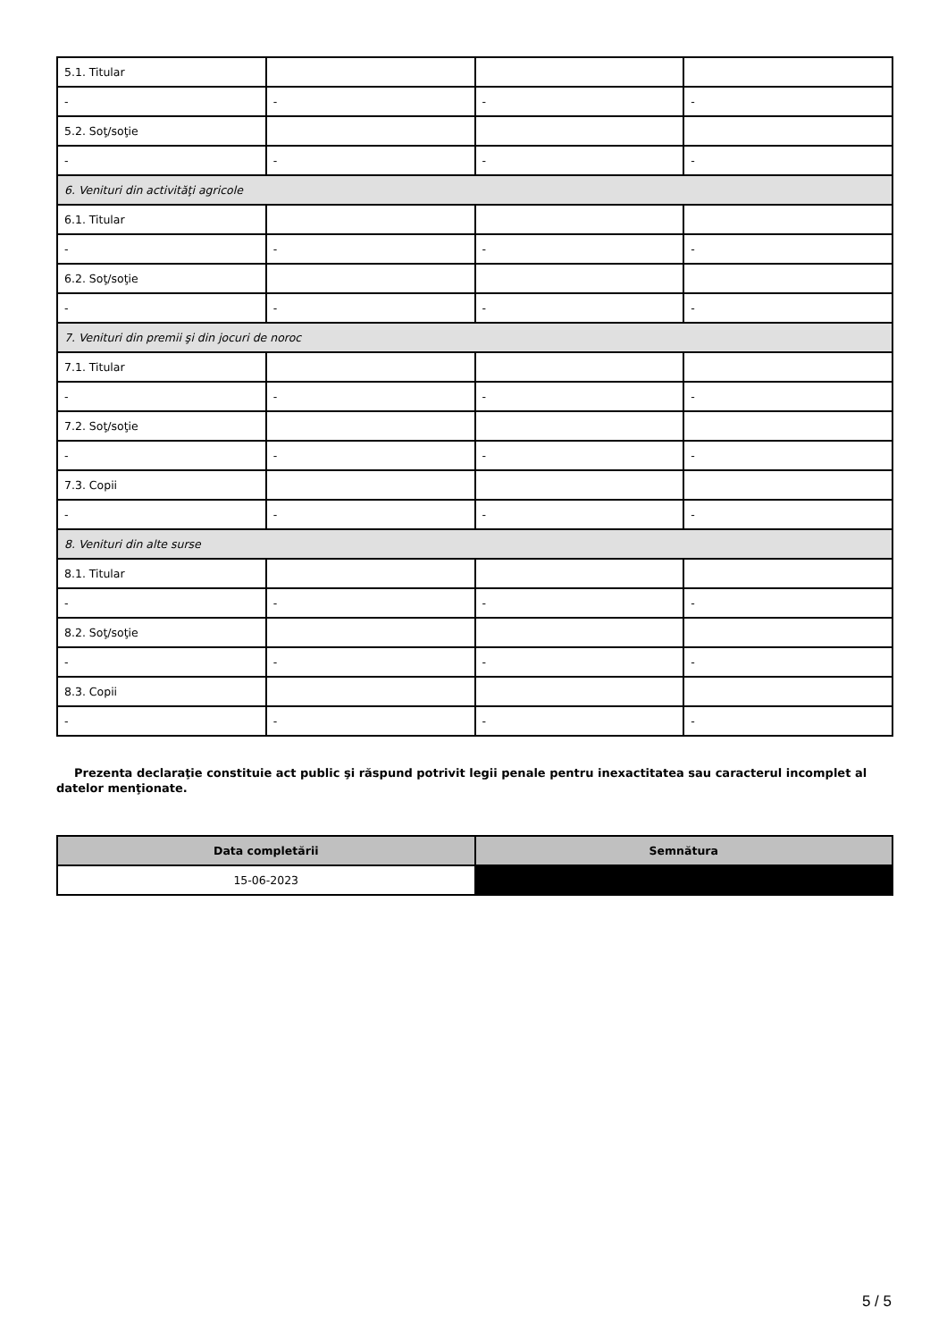| 5.1. Titular | | | |
| - | - | - | - |
| 5.2. Soţ/soţie | | | |
| - | - | - | - |
| 6. Venituri din activităţi agricole | | | |
| 6.1. Titular | | | |
| - | - | - | - |
| 6.2. Soţ/soţie | | | |
| - | - | - | - |
| 7. Venituri din premii şi din jocuri de noroc | | | |
| 7.1. Titular | | | |
| - | - | - | - |
| 7.2. Soţ/soţie | | | |
| - | - | - | - |
| 7.3. Copii | | | |
| - | - | - | - |
| 8. Venituri din alte surse | | | |
| 8.1. Titular | | | |
| - | - | - | - |
| 8.2. Soţ/soţie | | | |
| - | - | - | - |
| 8.3. Copii | | | |
| - | - | - | - |
Prezenta declaraţie constituie act public şi răspund potrivit legii penale pentru inexactitatea sau caracterul incomplet al datelor menţionate.
| Data completării | Semnătura |
| --- | --- |
| 15-06-2023 | |
5 / 5